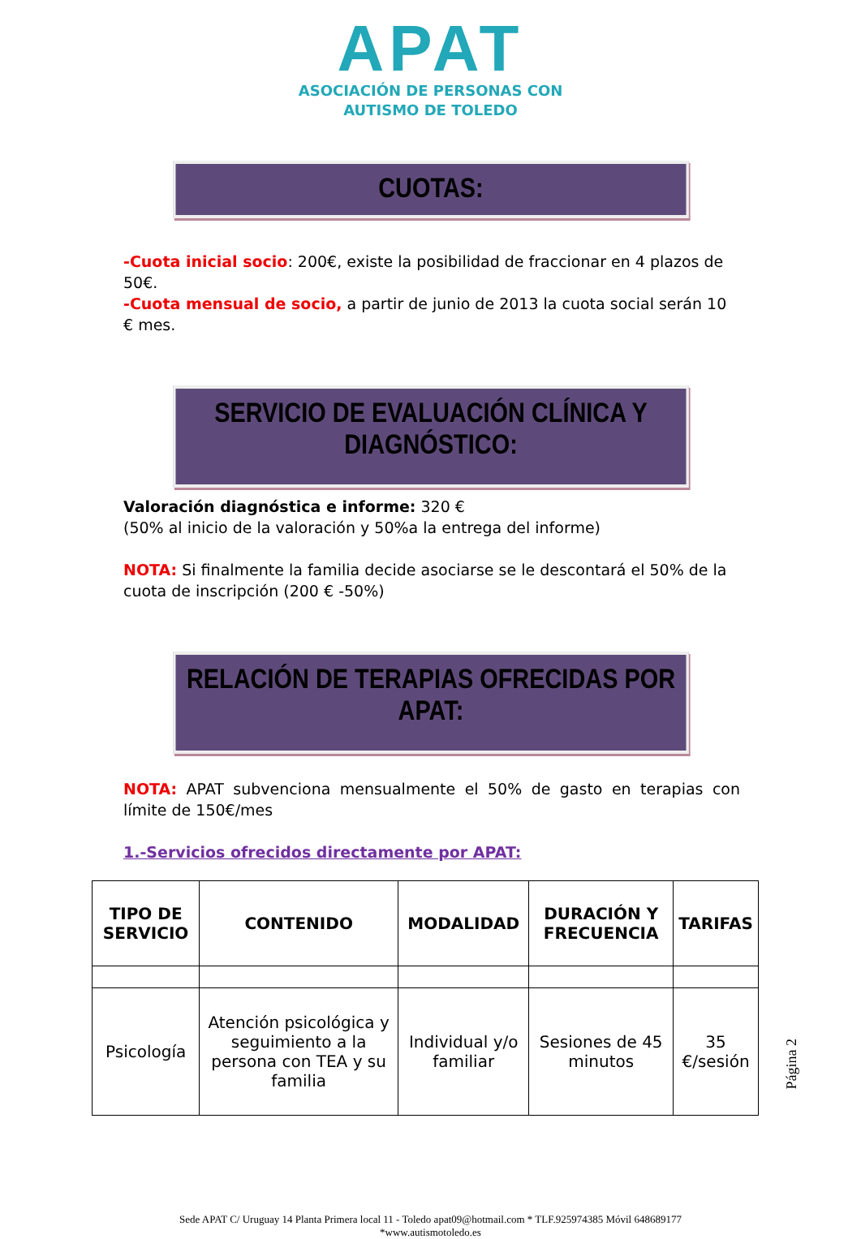APAT
ASOCIACIÓN DE PERSONAS CON
AUTISMO DE TOLEDO
CUOTAS:
-Cuota inicial socio: 200€, existe la posibilidad de fraccionar en 4 plazos de 50€.
-Cuota mensual de socio, a partir de junio de 2013 la cuota social serán 10 € mes.
SERVICIO DE EVALUACIÓN CLÍNICA Y DIAGNÓSTICO:
Valoración diagnóstica e informe: 320 €
(50% al inicio de la valoración y 50%a la entrega del informe)
NOTA: Si finalmente la familia decide asociarse se le descontará el 50% de la cuota de inscripción (200 € -50%)
RELACIÓN DE TERAPIAS OFRECIDAS POR APAT:
NOTA: APAT subvenciona mensualmente el 50% de gasto en terapias con límite de 150€/mes
1.-Servicios ofrecidos directamente por APAT:
| TIPO DE SERVICIO | CONTENIDO | MODALIDAD | DURACIÓN Y FRECUENCIA | TARIFAS |
| --- | --- | --- | --- | --- |
| Psicología | Atención psicológica y seguimiento a la persona con TEA y su familia | Individual y/o familiar | Sesiones de 45 minutos | 35 €/sesión |
Página 2
Sede APAT C/ Uruguay 14 Planta Primera local 11 - Toledo apat09@hotmail.com * TLF.925974385 Móvil 648689177
*www.autismotoledo.es